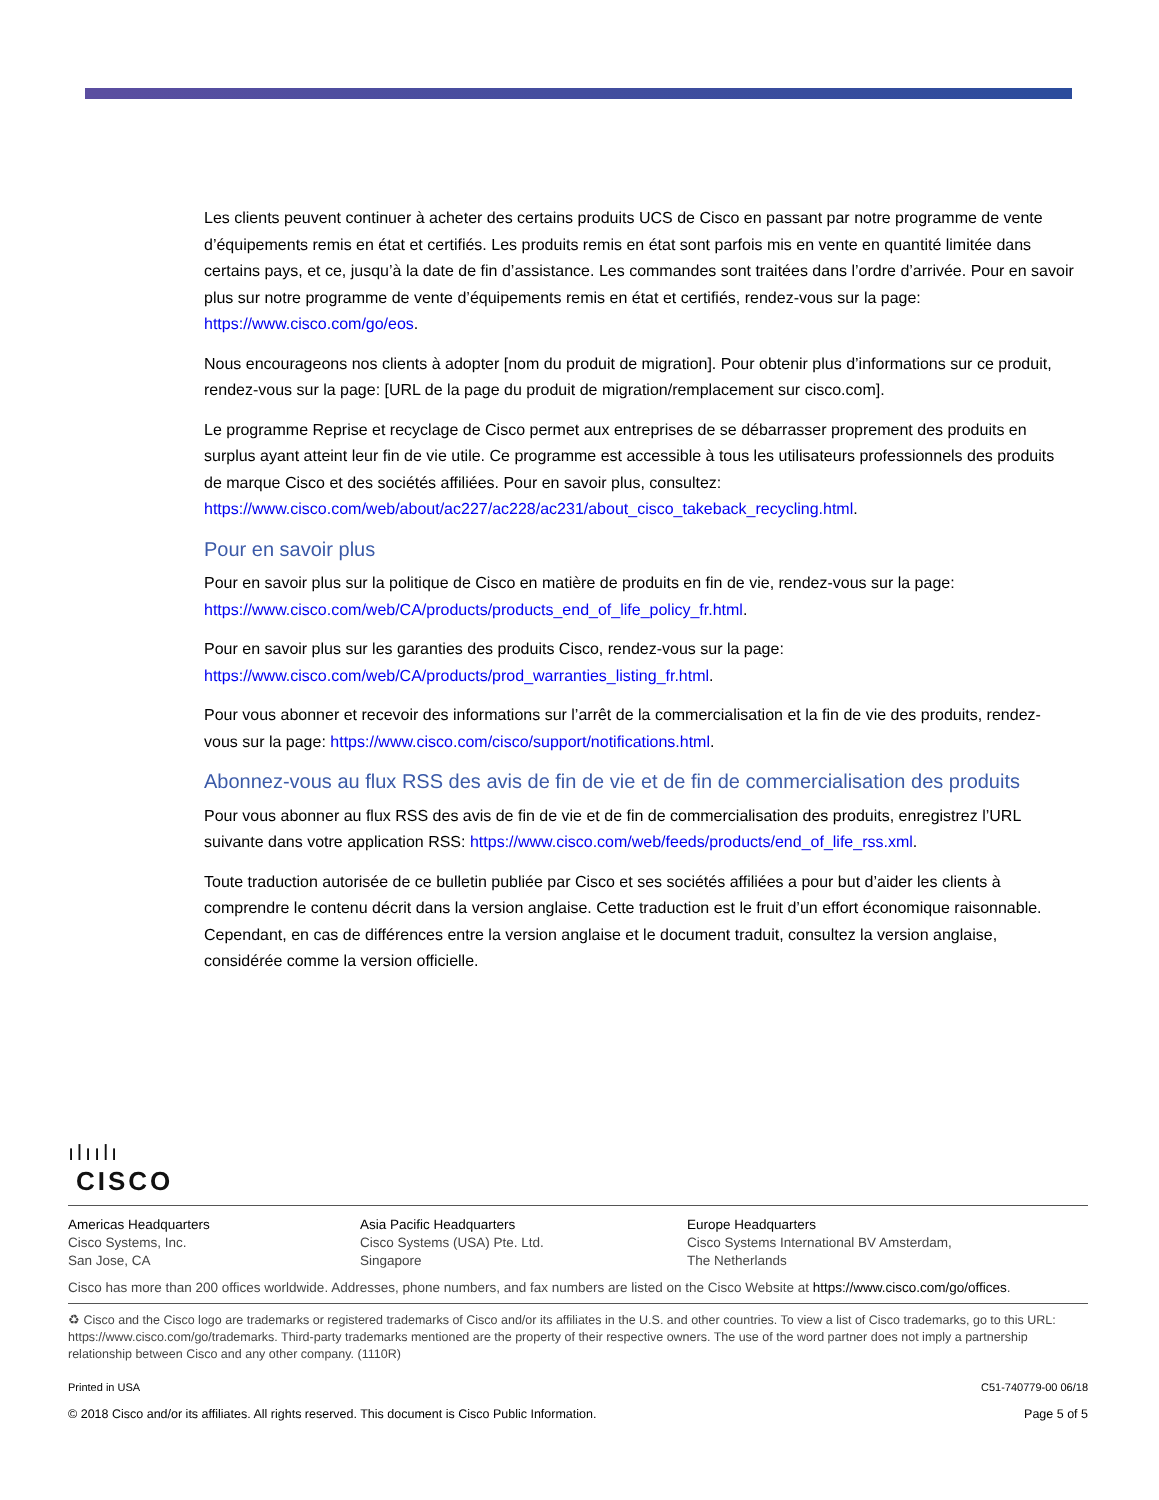Les clients peuvent continuer à acheter des certains produits UCS de Cisco en passant par notre programme de vente d’équipements remis en état et certifiés. Les produits remis en état sont parfois mis en vente en quantité limitée dans certains pays, et ce, jusqu’à la date de fin d’assistance. Les commandes sont traitées dans l’ordre d’arrivée. Pour en savoir plus sur notre programme de vente d’équipements remis en état et certifiés, rendez-vous sur la page: https://www.cisco.com/go/eos.
Nous encourageons nos clients à adopter [nom du produit de migration]. Pour obtenir plus d’informations sur ce produit, rendez-vous sur la page: [URL de la page du produit de migration/remplacement sur cisco.com].
Le programme Reprise et recyclage de Cisco permet aux entreprises de se débarrasser proprement des produits en surplus ayant atteint leur fin de vie utile. Ce programme est accessible à tous les utilisateurs professionnels des produits de marque Cisco et des sociétés affiliées. Pour en savoir plus, consultez: https://www.cisco.com/web/about/ac227/ac228/ac231/about_cisco_takeback_recycling.html.
Pour en savoir plus
Pour en savoir plus sur la politique de Cisco en matière de produits en fin de vie, rendez-vous sur la page: https://www.cisco.com/web/CA/products/products_end_of_life_policy_fr.html.
Pour en savoir plus sur les garanties des produits Cisco, rendez-vous sur la page: https://www.cisco.com/web/CA/products/prod_warranties_listing_fr.html.
Pour vous abonner et recevoir des informations sur l’arrêt de la commercialisation et la fin de vie des produits, rendez-vous sur la page: https://www.cisco.com/cisco/support/notifications.html.
Abonnez-vous au flux RSS des avis de fin de vie et de fin de commercialisation des produits
Pour vous abonner au flux RSS des avis de fin de vie et de fin de commercialisation des produits, enregistrez l’URL suivante dans votre application RSS: https://www.cisco.com/web/feeds/products/end_of_life_rss.xml.
Toute traduction autorisée de ce bulletin publiée par Cisco et ses sociétés affiliées a pour but d’aider les clients à comprendre le contenu décrit dans la version anglaise. Cette traduction est le fruit d’un effort économique raisonnable. Cependant, en cas de différences entre la version anglaise et le document traduit, consultez la version anglaise, considérée comme la version officielle.
ılıılı
CISCO
Americas Headquarters
Cisco Systems, Inc.
San Jose, CA
Asia Pacific Headquarters
Cisco Systems (USA) Pte. Ltd.
Singapore
Europe Headquarters
Cisco Systems International BV Amsterdam,
The Netherlands
Cisco has more than 200 offices worldwide. Addresses, phone numbers, and fax numbers are listed on the Cisco Website at https://www.cisco.com/go/offices.
♻ Cisco and the Cisco logo are trademarks or registered trademarks of Cisco and/or its affiliates in the U.S. and other countries. To view a list of Cisco trademarks, go to this URL: https://www.cisco.com/go/trademarks. Third-party trademarks mentioned are the property of their respective owners. The use of the word partner does not imply a partnership relationship between Cisco and any other company. (1110R)
Printed in USA C51-740779-00 06/18
© 2018 Cisco and/or its affiliates. All rights reserved. This document is Cisco Public Information. Page 5 of 5